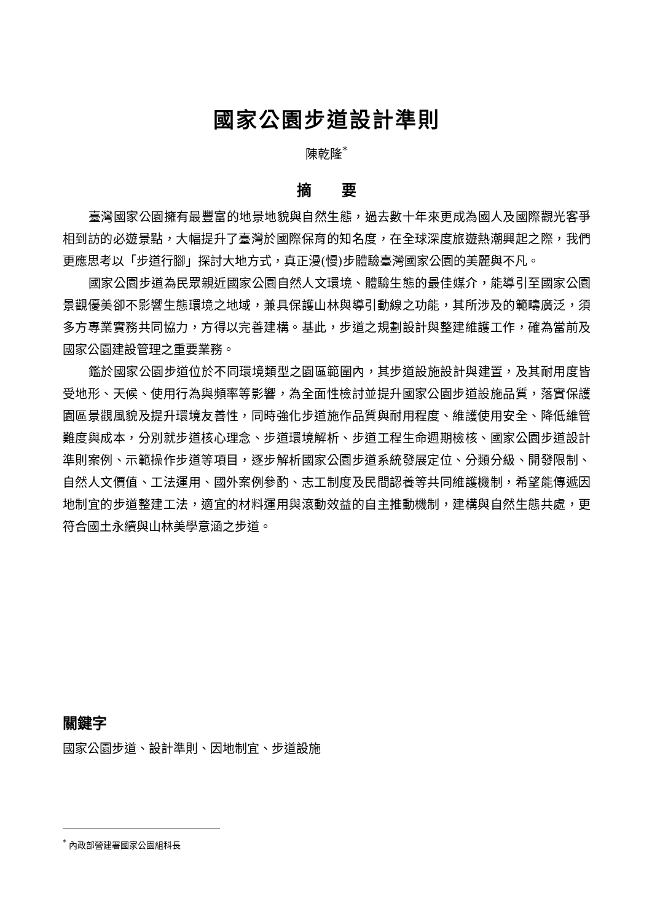國家公園步道設計準則
陳乾隆<sup>*</sup>
摘 要
臺灣國家公園擁有最豐富的地景地貌與自然生態，過去數十年來更成為國人及國際觀光客爭相到訪的必遊景點，大幅提升了臺灣於國際保育的知名度，在全球深度旅遊熱潮興起之際，我們更應思考以「步道行腳」探討大地方式，真正漫(慢)步體驗臺灣國家公園的美麗與不凡。
國家公園步道為民眾親近國家公園自然人文環境、體驗生態的最佳媒介，能導引至國家公園景觀優美卻不影響生態環境之地域，兼具保護山林與導引動線之功能，其所涉及的範疇廣泛，須多方專業實務共同協力，方得以完善建構。基此，步道之規劃設計與整建維護工作，確為當前及國家公園建設管理之重要業務。
鑑於國家公園步道位於不同環境類型之園區範圍內，其步道設施設計與建置，及其耐用度皆受地形、天候、使用行為與頻率等影響，為全面性檢討並提升國家公園步道設施品質，落實保護園區景觀風貌及提升環境友善性，同時強化步道施作品質與耐用程度、維護使用安全、降低維管難度與成本，分別就步道核心理念、步道環境解析、步道工程生命週期檢核、國家公園步道設計準則案例、示範操作步道等項目，逐步解析國家公園步道系統發展定位、分類分級、開發限制、自然人文價值、工法運用、國外案例參酌、志工制度及民間認養等共同維護機制，希望能傳遞因地制宜的步道整建工法，適宜的材料運用與滾動效益的自主推動機制，建構與自然生態共處，更符合國土永續與山林美學意涵之步道。
關鍵字
國家公園步道、設計準則、因地制宜、步道設施
<sup>*</sup> 內政部營建署國家公園組科長